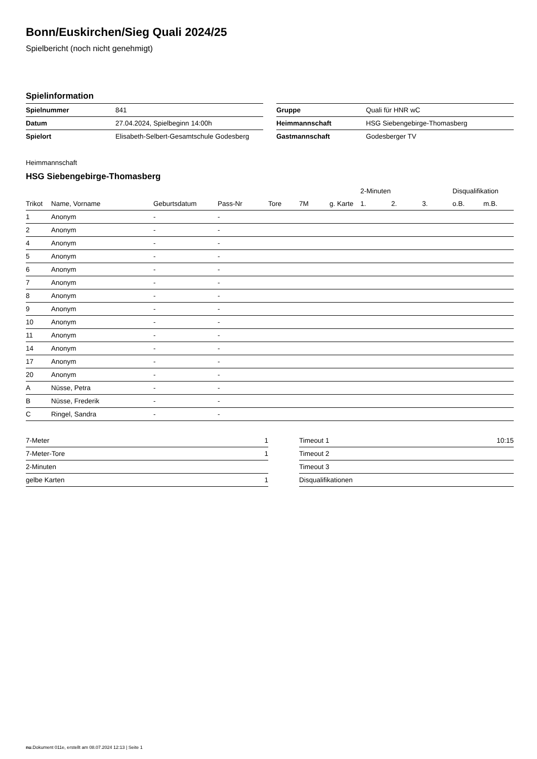Bonn/Euskirchen/Sieg Quali 2024/25
Spielbericht (noch nicht genehmigt)
Spielinformation
| Spielnummer | 841 |
| Datum | 27.04.2024, Spielbeginn 14:00h |
| Spielort | Elisabeth-Selbert-Gesamtschule Godesberg |
| Gruppe | Quali für HNR wC |
| Heimmannschaft | HSG Siebengebirge-Thomasberg |
| Gastmannschaft | Godesberger TV |
Heimmannschaft
HSG Siebengebirge-Thomasberg
| | | | | | | | 2-Minuten | | | Disqualifikation | |
| --- | --- | --- | --- | --- | --- | --- | --- | --- | --- | --- | --- |
| Trikot | Name, Vorname | Geburtsdatum | Pass-Nr | Tore | 7M | g. Karte | 1. | 2. | 3. | o.B. | m.B. |
| 1 | Anonym | - | - | | | | | | | | |
| 2 | Anonym | - | - | | | | | | | | |
| 4 | Anonym | - | - | | | | | | | | |
| 5 | Anonym | - | - | | | | | | | | |
| 6 | Anonym | - | - | | | | | | | | |
| 7 | Anonym | - | - | | | | | | | | |
| 8 | Anonym | - | - | | | | | | | | |
| 9 | Anonym | - | - | | | | | | | | |
| 10 | Anonym | - | - | | | | | | | | |
| 11 | Anonym | - | - | | | | | | | | |
| 14 | Anonym | - | - | | | | | | | | |
| 17 | Anonym | - | - | | | | | | | | |
| 20 | Anonym | - | - | | | | | | | | |
| A | Nüsse, Petra | - | - | | | | | | | | |
| B | Nüsse, Frederik | - | - | | | | | | | | |
| C | Ringel, Sandra | - | - | | | | | | | | |
| 7-Meter | 1 |
| 7-Meter-Tore | 1 |
| 2-Minuten | |
| gelbe Karten | 1 |
| Timeout 1 | 10:15 |
| Timeout 2 | |
| Timeout 3 | |
| Disqualifikationen | |
nu.Dokument 011e, erstellt am 08.07.2024 12:13 | Seite 1